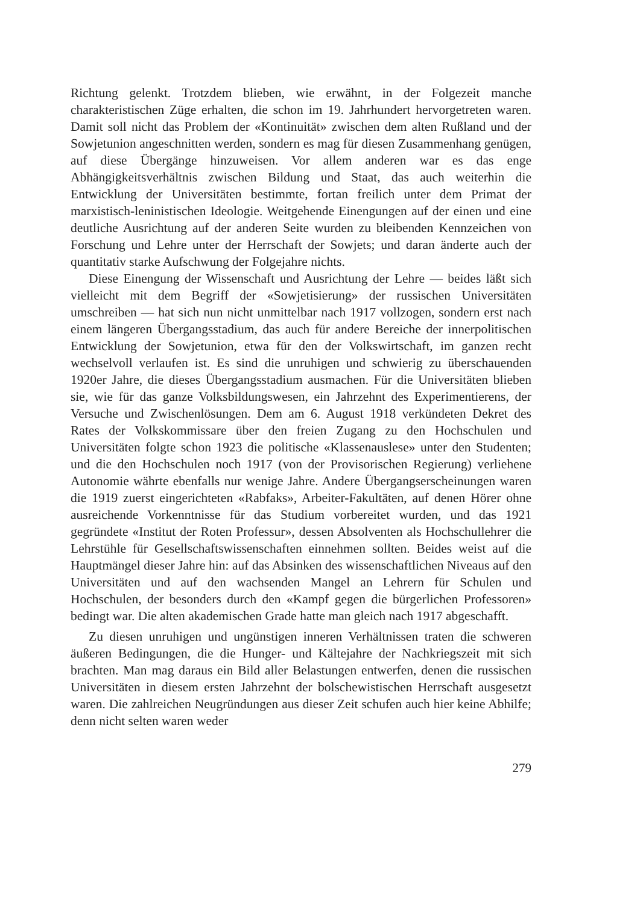Richtung gelenkt. Trotzdem blieben, wie erwähnt, in der Folgezeit manche charakteristischen Züge erhalten, die schon im 19. Jahrhundert hervorgetreten waren. Damit soll nicht das Problem der «Kontinuität» zwischen dem alten Rußland und der Sowjetunion angeschnitten werden, sondern es mag für diesen Zusammenhang genügen, auf diese Übergänge hinzuweisen. Vor allem anderen war es das enge Abhängigkeitsverhältnis zwischen Bildung und Staat, das auch weiterhin die Entwicklung der Universitäten bestimmte, fortan freilich unter dem Primat der marxistisch-leninistischen Ideologie. Weitgehende Einengungen auf der einen und eine deutliche Ausrichtung auf der anderen Seite wurden zu bleibenden Kennzeichen von Forschung und Lehre unter der Herrschaft der Sowjets; und daran änderte auch der quantitativ starke Aufschwung der Folgejahre nichts.
Diese Einengung der Wissenschaft und Ausrichtung der Lehre — beides läßt sich vielleicht mit dem Begriff der «Sowjetisierung» der russischen Universitäten umschreiben — hat sich nun nicht unmittelbar nach 1917 vollzogen, sondern erst nach einem längeren Übergangsstadium, das auch für andere Bereiche der innerpolitischen Entwicklung der Sowjetunion, etwa für den der Volkswirtschaft, im ganzen recht wechselvoll verlaufen ist. Es sind die unruhigen und schwierig zu überschauenden 1920er Jahre, die dieses Übergangsstadium ausmachen. Für die Universitäten blieben sie, wie für das ganze Volksbildungswesen, ein Jahrzehnt des Experimentierens, der Versuche und Zwischenlösungen. Dem am 6. August 1918 verkündeten Dekret des Rates der Volkskommissare über den freien Zugang zu den Hochschulen und Universitäten folgte schon 1923 die politische «Klassenauslese» unter den Studenten; und die den Hochschulen noch 1917 (von der Provisorischen Regierung) verliehene Autonomie währte ebenfalls nur wenige Jahre. Andere Übergangserscheinungen waren die 1919 zuerst eingerichteten «Rabfaks», Arbeiter-Fakultäten, auf denen Hörer ohne ausreichende Vorkenntnisse für das Studium vorbereitet wurden, und das 1921 gegründete «Institut der Roten Professur», dessen Absolventen als Hochschullehrer die Lehrstühle für Gesellschaftswissenschaften einnehmen sollten. Beides weist auf die Hauptmängel dieser Jahre hin: auf das Absinken des wissenschaftlichen Niveaus auf den Universitäten und auf den wachsenden Mangel an Lehrern für Schulen und Hochschulen, der besonders durch den «Kampf gegen die bürgerlichen Professoren» bedingt war. Die alten akademischen Grade hatte man gleich nach 1917 abgeschafft.
Zu diesen unruhigen und ungünstigen inneren Verhältnissen traten die schweren äußeren Bedingungen, die die Hunger- und Kältejahre der Nachkriegszeit mit sich brachten. Man mag daraus ein Bild aller Belastungen entwerfen, denen die russischen Universitäten in diesem ersten Jahrzehnt der bolschewistischen Herrschaft ausgesetzt waren. Die zahlreichen Neugründungen aus dieser Zeit schufen auch hier keine Abhilfe; denn nicht selten waren weder
279